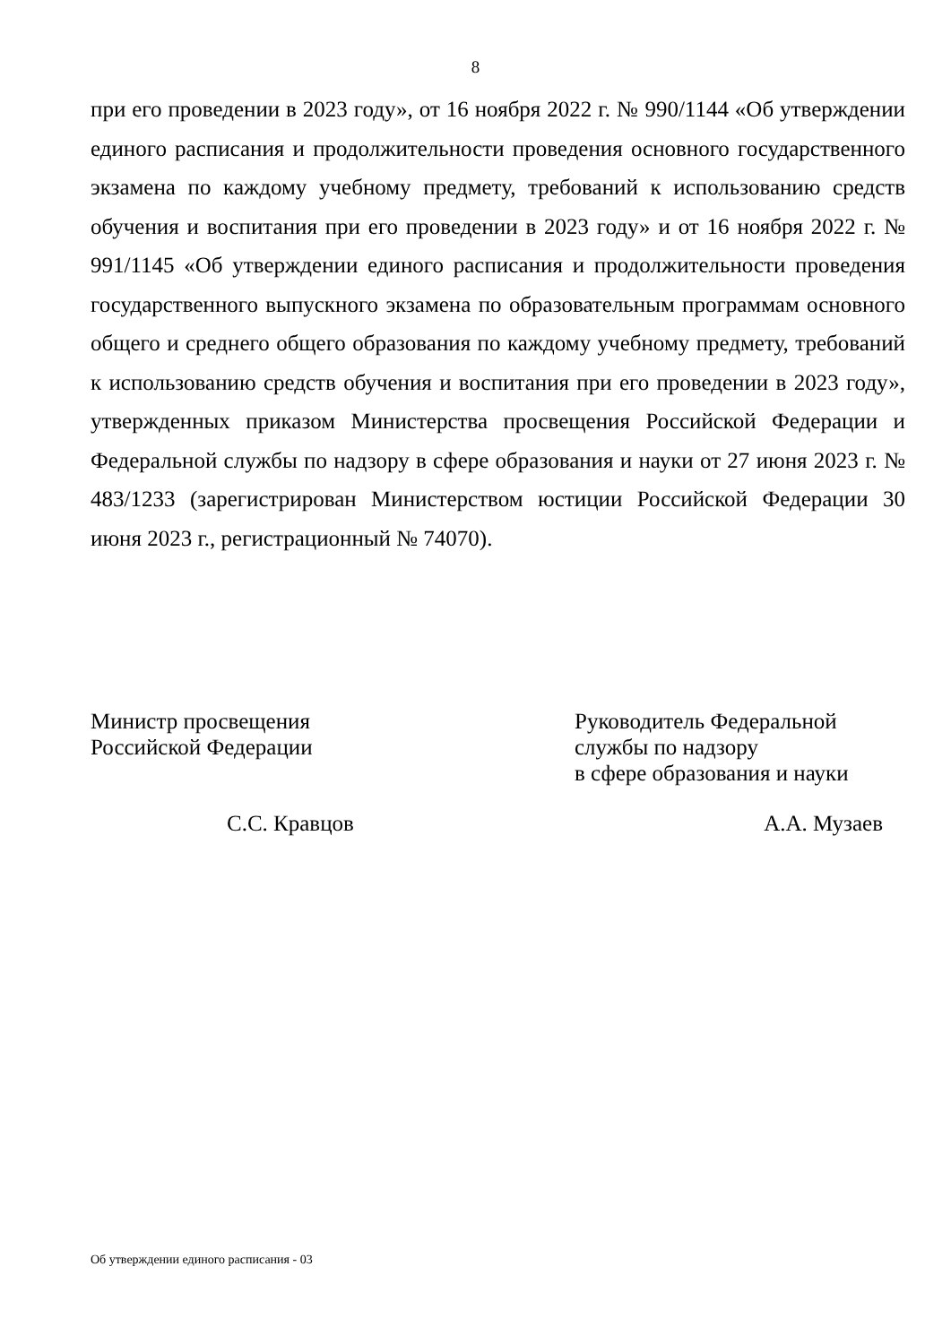8
при его проведении в 2023 году», от 16 ноября 2022 г. № 990/1144 «Об утверждении единого расписания и продолжительности проведения основного государственного экзамена по каждому учебному предмету, требований к использованию средств обучения и воспитания при его проведении в 2023 году» и от 16 ноября 2022 г. № 991/1145 «Об утверждении единого расписания и продолжительности проведения государственного выпускного экзамена по образовательным программам основного общего и среднего общего образования по каждому учебному предмету, требований к использованию средств обучения и воспитания при его проведении в 2023 году», утвержденных приказом Министерства просвещения Российской Федерации и Федеральной службы по надзору в сфере образования и науки от 27 июня 2023 г. № 483/1233 (зарегистрирован Министерством юстиции Российской Федерации 30 июня 2023 г., регистрационный № 74070).
Министр просвещения
Российской Федерации
Руководитель Федеральной
службы по надзору
в сфере образования и науки
С.С. Кравцов А.А. Музаев
Об утверждении единого расписания - 03